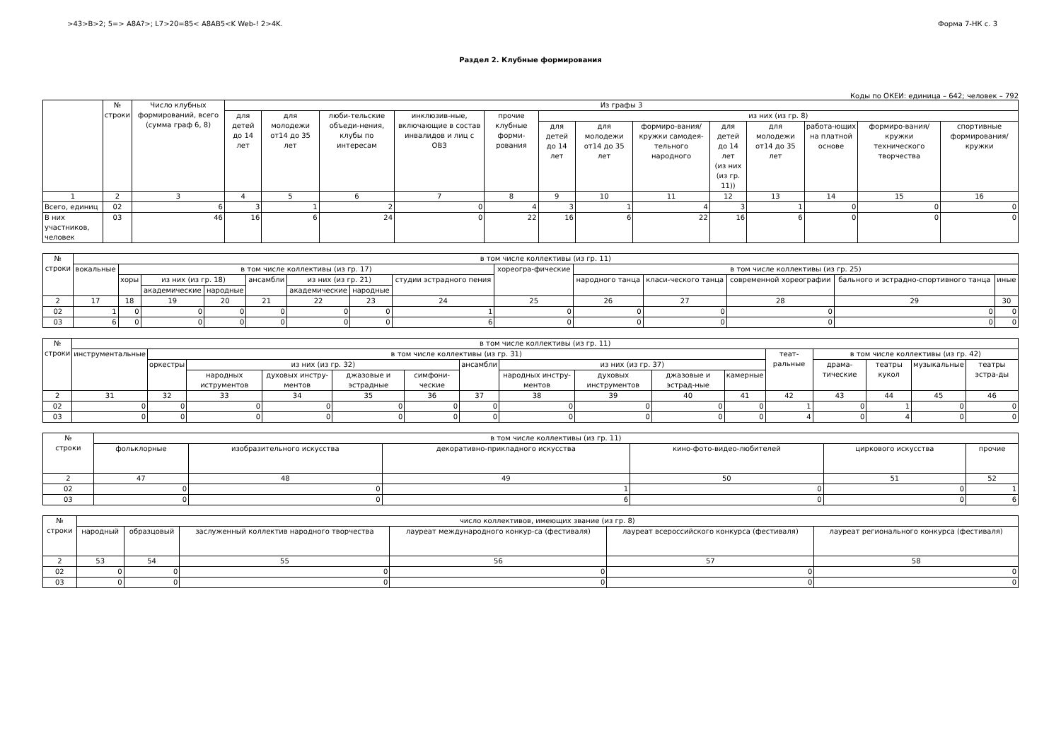>43>B>2; 5=> A8A?>; L7>20=85< A8AB5<K Web-! 2>4K. Форма 7-НК с. 3
Раздел 2. Клубные формирования
Коды по ОКЕИ: единица – 642; человек – 792
| | № строки | Число клубных формирований, всего (сумма граф 6, 8) | Из графы 3 | | | | | | | | | | | | |
| --- | --- | --- | --- | --- | --- | --- | --- | --- | --- | --- | --- | --- | --- | --- | --- |
| | | | для детей до 14 лет | для молодежи от14 до 35 лет | люби-тельские объеди-нения, клубы по интересам | инклюзив-ные, включающие в состав инвалидов и лиц с ОВЗ | прочие клубные форми-рования | из них (из гр. 8) | | | | | | | |
| | | | | | | | | для детей до 14 лет | для молодежи от14 до 35 лет | формиро-вания/кружки самодея-тельного народного | для детей до 14 лет (из них (из гр. 11)) | для молодежи от14 до 35 лет | работа-ющих на платной основе | формиро-вания/кружки технического творчества | спортивные формирования/ кружки |
| 1 | 2 | 3 | 4 | 5 | 6 | 7 | 8 | 9 | 10 | 11 | 12 | 13 | 14 | 15 | 16 |
| Всего, единиц | 02 | 6 | 3 | 1 | 2 | 0 | 4 | 3 | 1 | 4 | 3 | 1 | 0 | 0 | 0 |
| В них участников, человек | 03 | 46 | 16 | 6 | 24 | 0 | 22 | 16 | 6 | 22 | 16 | 6 | 0 | 0 | 0 |
| № строки | в том числе коллективы (из гр. 11) | | | | | | | | | | | | | |
| --- | --- | --- | --- | --- | --- | --- | --- | --- | --- | --- | --- | --- | --- | --- |
| | вокальные | в том числе коллективы (из гр. 17) | | | | | | | хореогра-фические | в том числе коллективы (из гр. 25) | | | | |
| | | хоры | из них (из гр. 18) | | ансамбли | из них (из гр. 21) | | студии эстрадного пения | | народного танца | класи-ческого танца | современной хореографии | бального и эстрадно-спортивного танца | иные |
| | | | академические | народные | | академические | народные | | | | | | | |
| 2 | 17 | 18 | 19 | 20 | 21 | 22 | 23 | 24 | 25 | 26 | 27 | 28 | 29 | 30 |
| 02 | 1 | 0 | 0 | 0 | 0 | 0 | 0 | 1 | 0 | 0 | 0 | 0 | 0 | 0 |
| 03 | 6 | 0 | 0 | 0 | 0 | 0 | 0 | 6 | 0 | 0 | 0 | 0 | 0 | 0 |
| № строки | в том числе коллективы (из гр. 11) | | | | | | | | | | | | | | | |
| --- | --- | --- | --- | --- | --- | --- | --- | --- | --- | --- | --- | --- | --- | --- | --- | --- |
| | инструментальные | в том числе коллективы (из гр. 31) | | | | | | | | | | теат-ральные | в том числе коллективы (из гр. 42) | | | |
| | | оркестры | из них (из гр. 32) | | | | ансамбли | из них (из гр. 37) | | | | | драма-тические | театры кукол | музыкальные | театры эстра-ды |
| | | | народных иструментов | духовых инстру-ментов | джазовые и эстрадные | симфони-ческие | | народных инстру-ментов | духовых инструментов | джазовые и эстрад-ные | камерные | | | | | |
| 2 | 31 | 32 | 33 | 34 | 35 | 36 | 37 | 38 | 39 | 40 | 41 | 42 | 43 | 44 | 45 | 46 |
| 02 | 0 | 0 | 0 | 0 | 0 | 0 | 0 | 0 | 0 | 0 | 0 | 1 | 0 | 1 | 0 | 0 |
| 03 | 0 | 0 | 0 | 0 | 0 | 0 | 0 | 0 | 0 | 0 | 0 | 4 | 0 | 4 | 0 | 0 |
| № строки | в том числе коллективы (из гр. 11) | | | | | |
| --- | --- | --- | --- | --- | --- | --- |
| | фольклорные | изобразительного искусства | декоративно-прикладного искусства | кино-фото-видео-любителей | циркового искусства | прочие |
| 2 | 47 | 48 | 49 | 50 | 51 | 52 |
| 02 | 0 | 0 | 1 | 0 | 0 | 1 |
| 03 | 0 | 0 | 6 | 0 | 0 | 6 |
| № строки | число коллективов, имеющих звание (из гр. 8) | | | | | |
| --- | --- | --- | --- | --- | --- | --- |
| | народный | образцовый | заслуженный коллектив народного творчества | лауреат международного конкур-са (фестиваля) | лауреат всероссийского конкурса (фестиваля) | лауреат регионального конкурса (фестиваля) |
| 2 | 53 | 54 | 55 | 56 | 57 | 58 |
| 02 | 0 | 0 | 0 | 0 | 0 | 0 |
| 03 | 0 | 0 | 0 | 0 | 0 | 0 |